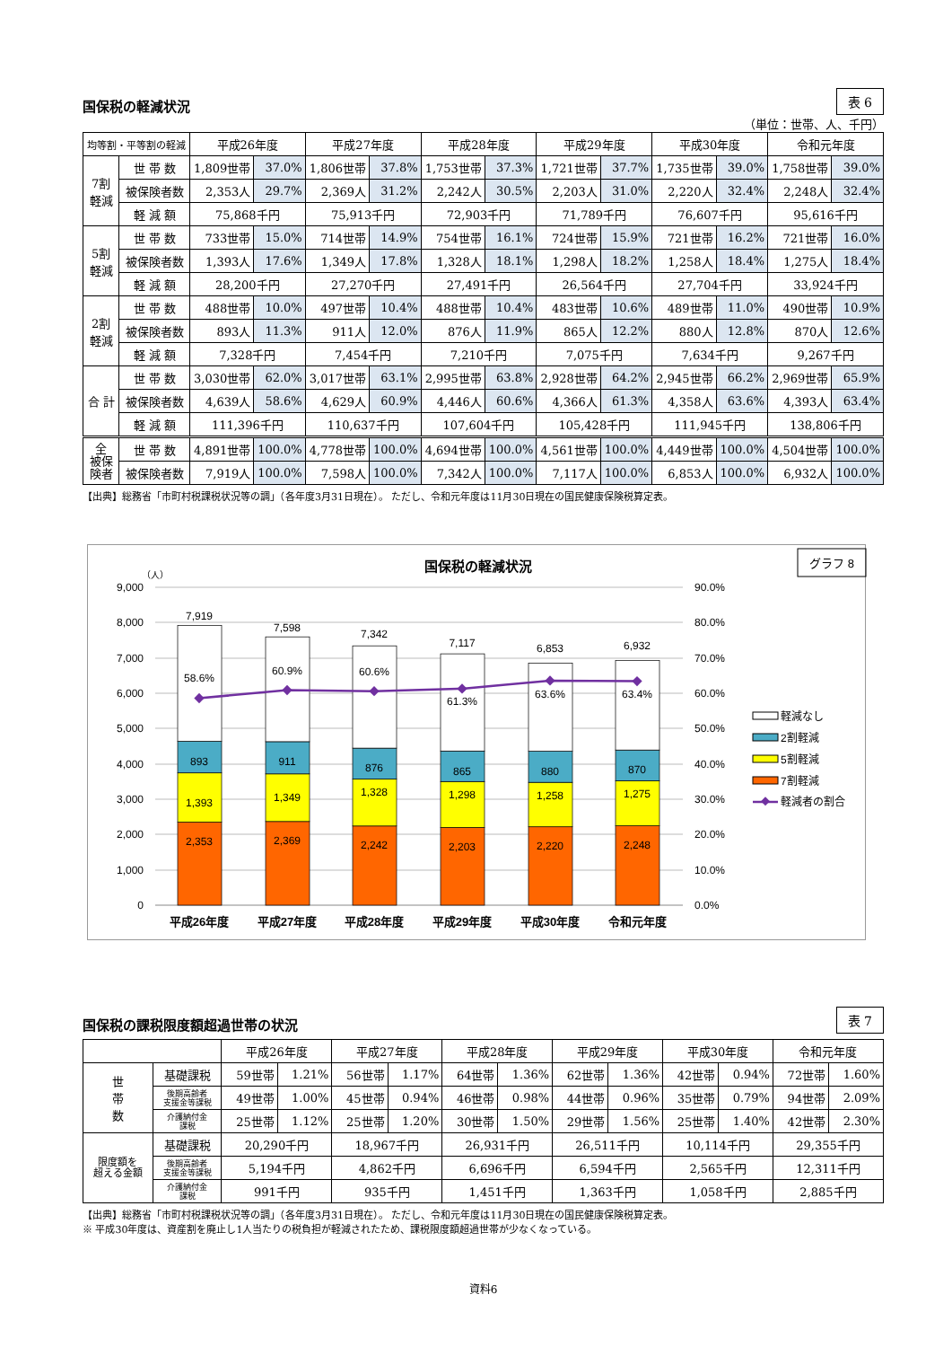国保税の軽減状況
表 6
（単位：世帯、人、千円）
| 均等割・平等割の軽減 | | 平成26年度 | | 平成27年度 | | 平成28年度 | | 平成29年度 | | 平成30年度 | | 令和元年度 | |
| --- | --- | --- | --- | --- | --- | --- | --- | --- | --- | --- | --- | --- | --- |
| 7割 軽減 | 世 帯 数 | 1,809世帯 | 37.0% | 1,806世帯 | 37.8% | 1,753世帯 | 37.3% | 1,721世帯 | 37.7% | 1,735世帯 | 39.0% | 1,758世帯 | 39.0% |
| | 被保険者数 | 2,353人 | 29.7% | 2,369人 | 31.2% | 2,242人 | 30.5% | 2,203人 | 31.0% | 2,220人 | 32.4% | 2,248人 | 32.4% |
| | 軽 減 額 | 75,868千円 | | 75,913千円 | | 72,903千円 | | 71,789千円 | | 76,607千円 | | 95,616千円 | |
| 5割 軽減 | 世 帯 数 | 733世帯 | 15.0% | 714世帯 | 14.9% | 754世帯 | 16.1% | 724世帯 | 15.9% | 721世帯 | 16.2% | 721世帯 | 16.0% |
| | 被保険者数 | 1,393人 | 17.6% | 1,349人 | 17.8% | 1,328人 | 18.1% | 1,298人 | 18.2% | 1,258人 | 18.4% | 1,275人 | 18.4% |
| | 軽 減 額 | 28,200千円 | | 27,270千円 | | 27,491千円 | | 26,564千円 | | 27,704千円 | | 33,924千円 | |
| 2割 軽減 | 世 帯 数 | 488世帯 | 10.0% | 497世帯 | 10.4% | 488世帯 | 10.4% | 483世帯 | 10.6% | 489世帯 | 11.0% | 490世帯 | 10.9% |
| | 被保険者数 | 893人 | 11.3% | 911人 | 12.0% | 876人 | 11.9% | 865人 | 12.2% | 880人 | 12.8% | 870人 | 12.6% |
| | 軽 減 額 | 7,328千円 | | 7,454千円 | | 7,210千円 | | 7,075千円 | | 7,634千円 | | 9,267千円 | |
| 合 計 | 世 帯 数 | 3,030世帯 | 62.0% | 3,017世帯 | 63.1% | 2,995世帯 | 63.8% | 2,928世帯 | 64.2% | 2,945世帯 | 66.2% | 2,969世帯 | 65.9% |
| | 被保険者数 | 4,639人 | 58.6% | 4,629人 | 60.9% | 4,446人 | 60.6% | 4,366人 | 61.3% | 4,358人 | 63.6% | 4,393人 | 63.4% |
| | 軽 減 額 | 111,396千円 | | 110,637千円 | | 107,604千円 | | 105,428千円 | | 111,945千円 | | 138,806千円 | |
| 全 被保 険者 | 世 帯 数 | 4,891世帯 | 100.0% | 4,778世帯 | 100.0% | 4,694世帯 | 100.0% | 4,561世帯 | 100.0% | 4,449世帯 | 100.0% | 4,504世帯 | 100.0% |
| | 被保険者数 | 7,919人 | 100.0% | 7,598人 | 100.0% | 7,342人 | 100.0% | 7,117人 | 100.0% | 6,853人 | 100.0% | 6,932人 | 100.0% |
【出典】総務省「市町村税課税状況等の調」（各年度3月31日現在）。 ただし、令和元年度は11月30日現在の国民健康保険税算定表。
国保税の軽減状況
グラフ 8
（人）
9,000
8,000
7,000
6,000
5,000
4,000
3,000
2,000
1,000
0
90.0%
80.0%
70.0%
60.0%
50.0%
40.0%
30.0%
20.0%
10.0%
0.0%
7,919
58.6%
893
1,393
2,353
7,598
60.9%
911
1,349
2,369
7,342
60.6%
876
1,328
2,242
7,117
61.3%
865
1,298
2,203
6,853
63.6%
880
1,258
2,220
6,932
63.4%
870
1,275
2,248
平成26年度
平成27年度
平成28年度
平成29年度
平成30年度
令和元年度
軽減なし
2割軽減
5割軽減
7割軽減
軽減者の割合
国保税の課税限度額超過世帯の状況
表 7
| | | 平成26年度 | | 平成27年度 | | 平成28年度 | | 平成29年度 | | 平成30年度 | | 令和元年度 | |
| --- | --- | --- | --- | --- | --- | --- | --- | --- | --- | --- | --- | --- | --- |
| 世 帯 数 | 基礎課税 | 59世帯 | 1.21% | 56世帯 | 1.17% | 64世帯 | 1.36% | 62世帯 | 1.36% | 42世帯 | 0.94% | 72世帯 | 1.60% |
| | 後期高齢者 支援金等課税 | 49世帯 | 1.00% | 45世帯 | 0.94% | 46世帯 | 0.98% | 44世帯 | 0.96% | 35世帯 | 0.79% | 94世帯 | 2.09% |
| | 介護納付金 課税 | 25世帯 | 1.12% | 25世帯 | 1.20% | 30世帯 | 1.50% | 29世帯 | 1.56% | 25世帯 | 1.40% | 42世帯 | 2.30% |
| 限度額を 超える金額 | 基礎課税 | 20,290千円 | | 18,967千円 | | 26,931千円 | | 26,511千円 | | 10,114千円 | | 29,355千円 | |
| | 後期高齢者 支援金等課税 | 5,194千円 | | 4,862千円 | | 6,696千円 | | 6,594千円 | | 2,565千円 | | 12,311千円 | |
| | 介護納付金 課税 | 991千円 | | 935千円 | | 1,451千円 | | 1,363千円 | | 1,058千円 | | 2,885千円 | |
【出典】総務省「市町村税課税状況等の調」（各年度3月31日現在）。 ただし、令和元年度は11月30日現在の国民健康保険税算定表。
※ 平成30年度は、資産割を廃止し1人当たりの税負担が軽減されたため、課税限度額超過世帯が少なくなっている。
資料6